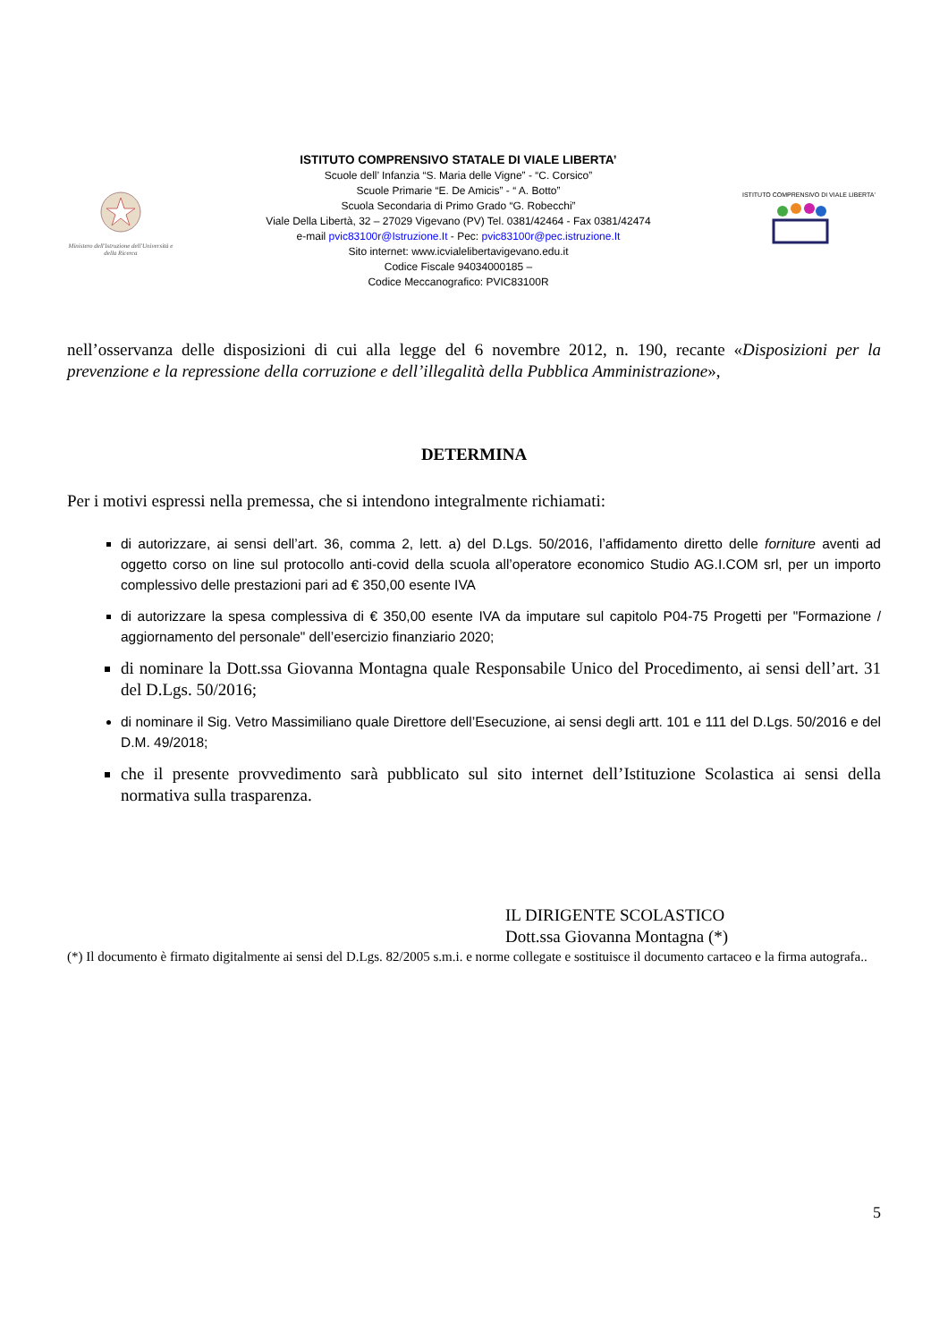Ministero dell'Istruzione dell'Università e della Ricerca
ISTITUTO COMPRENSIVO STATALE DI VIALE LIBERTA’
Scuole dell’ Infanzia “S. Maria delle Vigne” - “C. Corsico”
Scuole Primarie “E. De Amicis” - “ A. Botto”
Scuola Secondaria di Primo Grado “G. Robecchi”
Viale Della Libertà, 32 – 27029 Vigevano (PV) Tel. 0381/42464 - Fax 0381/42474
e-mail pvic83100r@Istruzione.It - Pec: pvic83100r@pec.istruzione.It
Sito internet: www.icvialelibertavigevano.edu.it
Codice Fiscale 94034000185 –
Codice Meccanografico: PVIC83100R
ISTITUTO COMPRENSIVO DI VIALE LIBERTA'
nell’osservanza delle disposizioni di cui alla legge del 6 novembre 2012, n. 190, recante «Disposizioni per la prevenzione e la repressione della corruzione e dell’illegalità della Pubblica Amministrazione»,
DETERMINA
Per i motivi espressi nella premessa, che si intendono integralmente richiamati:
di autorizzare, ai sensi dell’art. 36, comma 2, lett. a) del D.Lgs. 50/2016, l’affidamento diretto delle forniture aventi ad oggetto corso on line sul protocollo anti-covid della scuola all’operatore economico Studio AG.I.COM srl, per un importo complessivo delle prestazioni pari ad € 350,00 esente IVA
di autorizzare la spesa complessiva di € 350,00 esente IVA da imputare sul capitolo P04-75 Progetti per "Formazione / aggiornamento del personale" dell’esercizio finanziario 2020;
di nominare la Dott.ssa Giovanna Montagna quale Responsabile Unico del Procedimento, ai sensi dell’art. 31 del D.Lgs. 50/2016;
di nominare il Sig. Vetro Massimiliano quale Direttore dell’Esecuzione, ai sensi degli artt. 101 e 111 del D.Lgs. 50/2016 e del D.M. 49/2018;
che il presente provvedimento sarà pubblicato sul sito internet dell’Istituzione Scolastica ai sensi della normativa sulla trasparenza.
IL DIRIGENTE SCOLASTICO
Dott.ssa Giovanna Montagna (*)
(*) Il documento è firmato digitalmente ai sensi del D.Lgs. 82/2005 s.m.i. e norme collegate e sostituisce il documento cartaceo e la firma autografa..
5